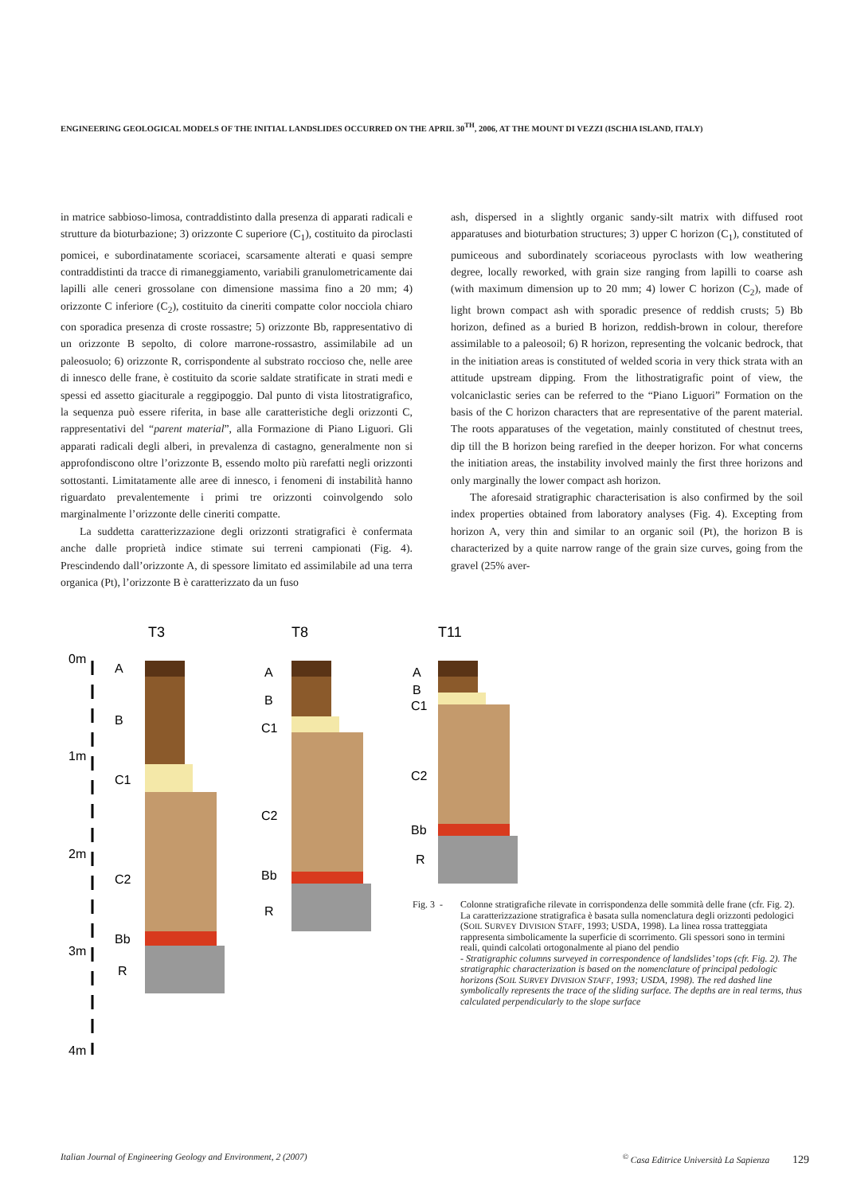ENGINEERING GEOLOGICAL MODELS OF THE INITIAL LANDSLIDES OCCURRED ON THE APRIL 30<sup>TH</sup>, 2006, AT THE MOUNT DI VEZZI (ISCHIA ISLAND, ITALY)
in matrice sabbioso-limosa, contraddistinto dalla presenza di apparati radicali e strutture da bioturbazione; 3) orizzonte C superiore (C<sub>1</sub>), costituito da piroclasti pomicei, e subordinatamente scoriacei, scarsamente alterati e quasi sempre contraddistinti da tracce di rimaneggiamento, variabili granulometricamente dai lapilli alle ceneri grossolane con dimensione massima fino a 20 mm; 4) orizzonte C inferiore (C<sub>2</sub>), costituito da cineriti compatte color nocciola chiaro con sporadica presenza di croste rossastre; 5) orizzonte Bb, rappresentativo di un orizzonte B sepolto, di colore marrone-rossastro, assimilabile ad un paleosuolo; 6) orizzonte R, corrispondente al substrato roccioso che, nelle aree di innesco delle frane, è costituito da scorie saldate stratificate in strati medi e spessi ed assetto giaciturale a reggipoggio. Dal punto di vista litostratigrafico, la sequenza può essere riferita, in base alle caratteristiche degli orizzonti C, rappresentativi del “parent material”, alla Formazione di Piano Liguori. Gli apparati radicali degli alberi, in prevalenza di castagno, generalmente non si approfondiscono oltre l’orizzonte B, essendo molto più rarefatti negli orizzonti sottostanti. Limitatamente alle aree di innesco, i fenomeni di instabilità hanno riguardato prevalentemente i primi tre orizzonti coinvolgendo solo marginalmente l’orizzonte delle cineriti compatte.
La suddetta caratterizzazione degli orizzonti stratigrafici è confermata anche dalle proprietà indice stimate sui terreni campionati (Fig. 4). Prescindendo dall’orizzonte A, di spessore limitato ed assimilabile ad una terra organica (Pt), l’orizzonte B è caratterizzato da un fuso
ash, dispersed in a slightly organic sandy-silt matrix with diffused root apparatuses and bioturbation structures; 3) upper C horizon (C<sub>1</sub>), constituted of pumiceous and subordinately scoriaceous pyroclasts with low weathering degree, locally reworked, with grain size ranging from lapilli to coarse ash (with maximum dimension up to 20 mm; 4) lower C horizon (C<sub>2</sub>), made of light brown compact ash with sporadic presence of reddish crusts; 5) Bb horizon, defined as a buried B horizon, reddish-brown in colour, therefore assimilable to a paleosoil; 6) R horizon, representing the volcanic bedrock, that in the initiation areas is constituted of welded scoria in very thick strata with an attitude upstream dipping. From the lithostratigrafic point of view, the volcaniclastic series can be referred to the “Piano Liguori” Formation on the basis of the C horizon characters that are representative of the parent material. The roots apparatuses of the vegetation, mainly constituted of chestnut trees, dip till the B horizon being rarefied in the deeper horizon. For what concerns the initiation areas, the instability involved mainly the first three horizons and only marginally the lower compact ash horizon.
The aforesaid stratigraphic characterisation is also confirmed by the soil index properties obtained from laboratory analyses (Fig. 4). Excepting from horizon A, very thin and similar to an organic soil (Pt), the horizon B is characterized by a quite narrow range of the grain size curves, going from the gravel (25% aver-
0m
1m
2m
3m
4m
T3
T8
T11
A
B
C1
C2
Bb
R
A
B
C1
C2
Bb
R
A
B
C1
C2
Bb
R
Fig. 3 -
Colonne stratigrafiche rilevate in corrispondenza delle sommità delle frane (cfr. Fig. 2). La caratterizzazione stratigrafica è basata sulla nomenclatura degli orizzonti pedologici (SOIL SURVEY DIVISION STAFF, 1993; USDA, 1998). La linea rossa tratteggiata rappresenta simbolicamente la superficie di scorrimento. Gli spessori sono in termini reali, quindi calcolati ortogonalmente al piano del pendio
- Stratigraphic columns surveyed in correspondence of landslides’ tops (cfr. Fig. 2). The stratigraphic characterization is based on the nomenclature of principal pedologic horizons (SOIL SURVEY DIVISION STAFF, 1993; USDA, 1998). The red dashed line symbolically represents the trace of the sliding surface. The depths are in real terms, thus calculated perpendicularly to the slope surface
Italian Journal of Engineering Geology and Environment, 2 (2007)<sup>©</sup> Casa Editrice Università La Sapienza 129